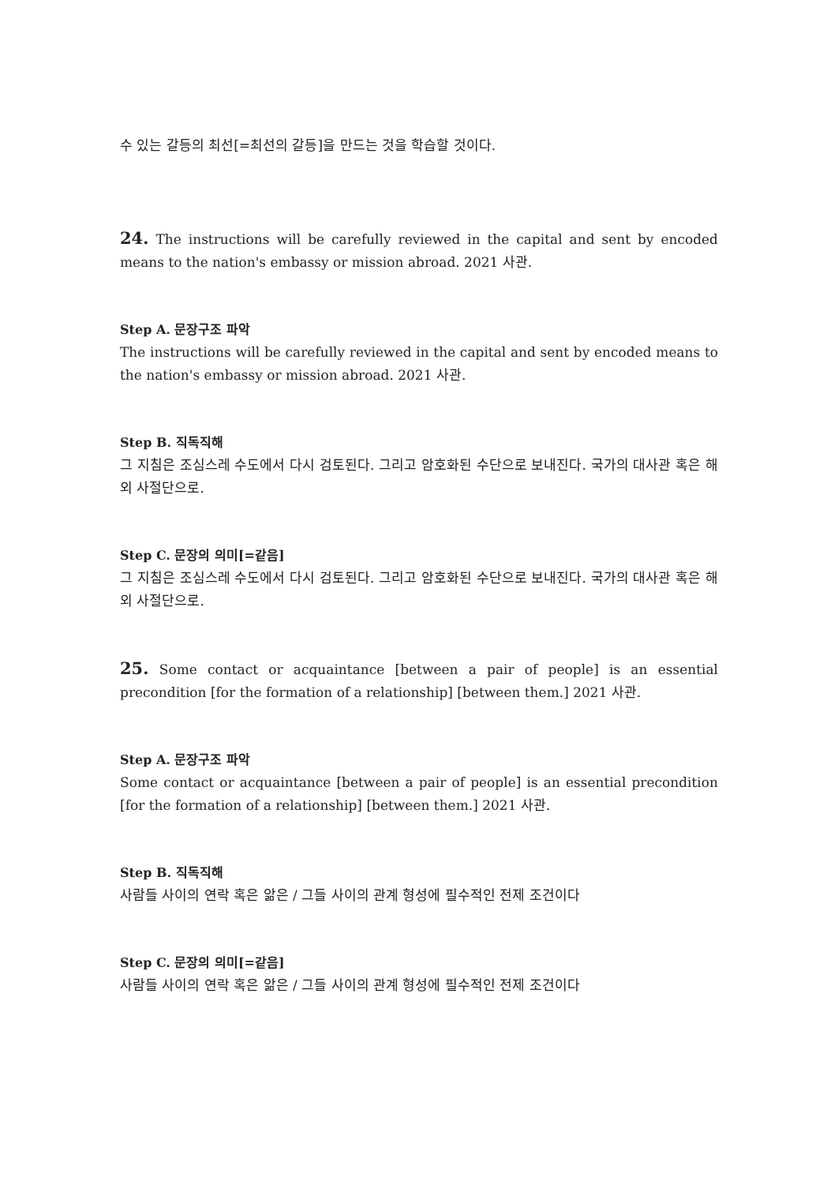수 있는 갈등의 최선[=최선의 갈등]을 만드는 것을 학습할 것이다.
24. The instructions will be carefully reviewed in the capital and sent by encoded means to the nation's embassy or mission abroad. 2021 사관.
Step A. 문장구조 파악
The instructions will be carefully reviewed in the capital and sent by encoded means to the nation's embassy or mission abroad. 2021 사관.
Step B. 직독직해
그 지침은 조심스레 수도에서 다시 검토된다. 그리고 암호화된 수단으로 보내진다. 국가의 대사관 혹은 해외 사절단으로.
Step C. 문장의 의미[=같음]
그 지침은 조심스레 수도에서 다시 검토된다. 그리고 암호화된 수단으로 보내진다. 국가의 대사관 혹은 해외 사절단으로.
25. Some contact or acquaintance [between a pair of people] is an essential precondition [for the formation of a relationship] [between them.] 2021 사관.
Step A. 문장구조 파악
Some contact or acquaintance [between a pair of people] is an essential precondition [for the formation of a relationship] [between them.] 2021 사관.
Step B. 직독직해
사람들 사이의 연락 혹은 앎은 / 그들 사이의 관계 형성에 필수적인 전제 조건이다
Step C. 문장의 의미[=같음]
사람들 사이의 연락 혹은 앎은 / 그들 사이의 관계 형성에 필수적인 전제 조건이다